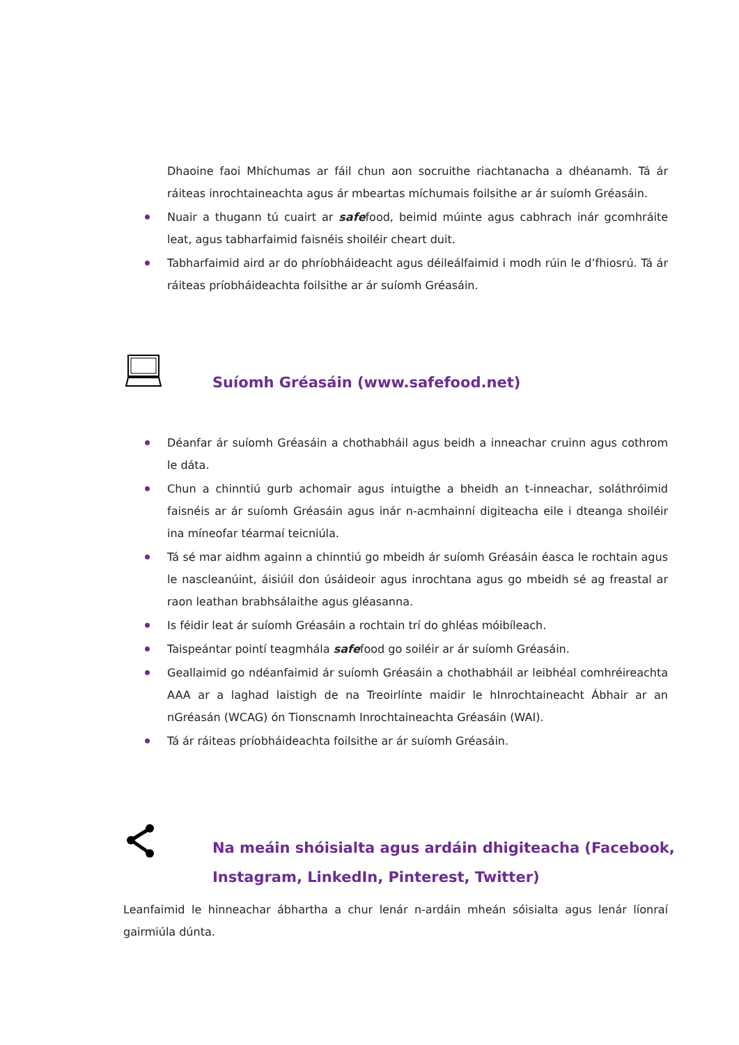Dhaoine faoi Mhíchumas ar fáil chun aon socruithe riachtanacha a dhéanamh. Tá ár ráiteas inrochtaineachta agus ár mbeartas míchumais foilsithe ar ár suíomh Gréasáin.
Nuair a thugann tú cuairt ar safefood, beimid múinte agus cabhrach inár gcomhráite leat, agus tabharfaimid faisnéis shoiléir cheart duit.
Tabharfaimid aird ar do phríobháideacht agus déileálfaimid i modh rúin le d’fhiosrú. Tá ár ráiteas príobháideachta foilsithe ar ár suíomh Gréasáin.
Suíomh Gréasáin (www.safefood.net)
Déanfar ár suíomh Gréasáin a chothabháil agus beidh a inneachar cruinn agus cothrom le dáta.
Chun a chinntiú gurb achomair agus intuigthe a bheidh an t-inneachar, soláthróimid faisnéis ar ár suíomh Gréasáin agus inár n-acmhainní digiteacha eile i dteanga shoiléir ina míneofar téarmaí teicniúla.
Tá sé mar aidhm againn a chinntiú go mbeidh ár suíomh Gréasáin éasca le rochtain agus le nascleanúint, áisiúil don úsáideoir agus inrochtana agus go mbeidh sé ag freastal ar raon leathan brabhsálaithe agus gléasanna.
Is féidir leat ár suíomh Gréasáin a rochtain trí do ghléas móibíleach.
Taispeántar pointí teagmhála safefood go soiléir ar ár suíomh Gréasáin.
Geallaimid go ndéanfaimid ár suíomh Gréasáin a chothabháil ar leibhéal comhréireachta AAA ar a laghad laistigh de na Treoirlínte maidir le hInrochtaineacht Ábhair ar an nGréasán (WCAG) ón Tionscnamh Inrochtaineachta Gréasáin (WAI).
Tá ár ráiteas príobháideachta foilsithe ar ár suíomh Gréasáin.
Na meáin shóisialta agus ardáin dhigiteacha (Facebook,
Instagram, LinkedIn, Pinterest, Twitter)
Leanfaimid le hinneachar ábhartha a chur lenár n-ardáin mheán sóisialta agus lenár líonraí gairmiúla dúnta.